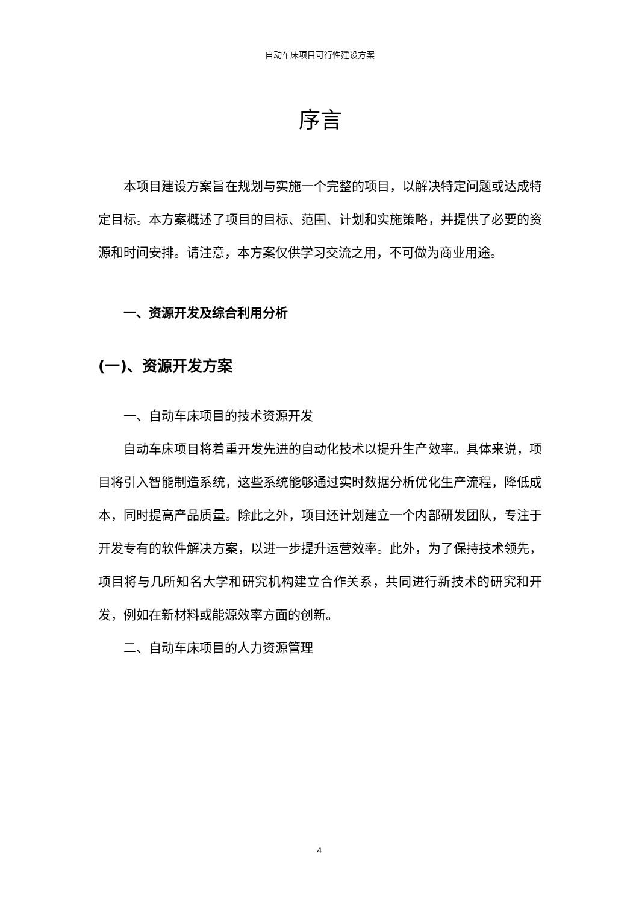自动车床项目可行性建设方案
序言
本项目建设方案旨在规划与实施一个完整的项目，以解决特定问题或达成特定目标。本方案概述了项目的目标、范围、计划和实施策略，并提供了必要的资源和时间安排。请注意，本方案仅供学习交流之用，不可做为商业用途。
一、资源开发及综合利用分析
(一)、资源开发方案
一、自动车床项目的技术资源开发
自动车床项目将着重开发先进的自动化技术以提升生产效率。具体来说，项目将引入智能制造系统，这些系统能够通过实时数据分析优化生产流程，降低成本，同时提高产品质量。除此之外，项目还计划建立一个内部研发团队，专注于开发专有的软件解决方案，以进一步提升运营效率。此外，为了保持技术领先，项目将与几所知名大学和研究机构建立合作关系，共同进行新技术的研究和开发，例如在新材料或能源效率方面的创新。
二、自动车床项目的人力资源管理
4